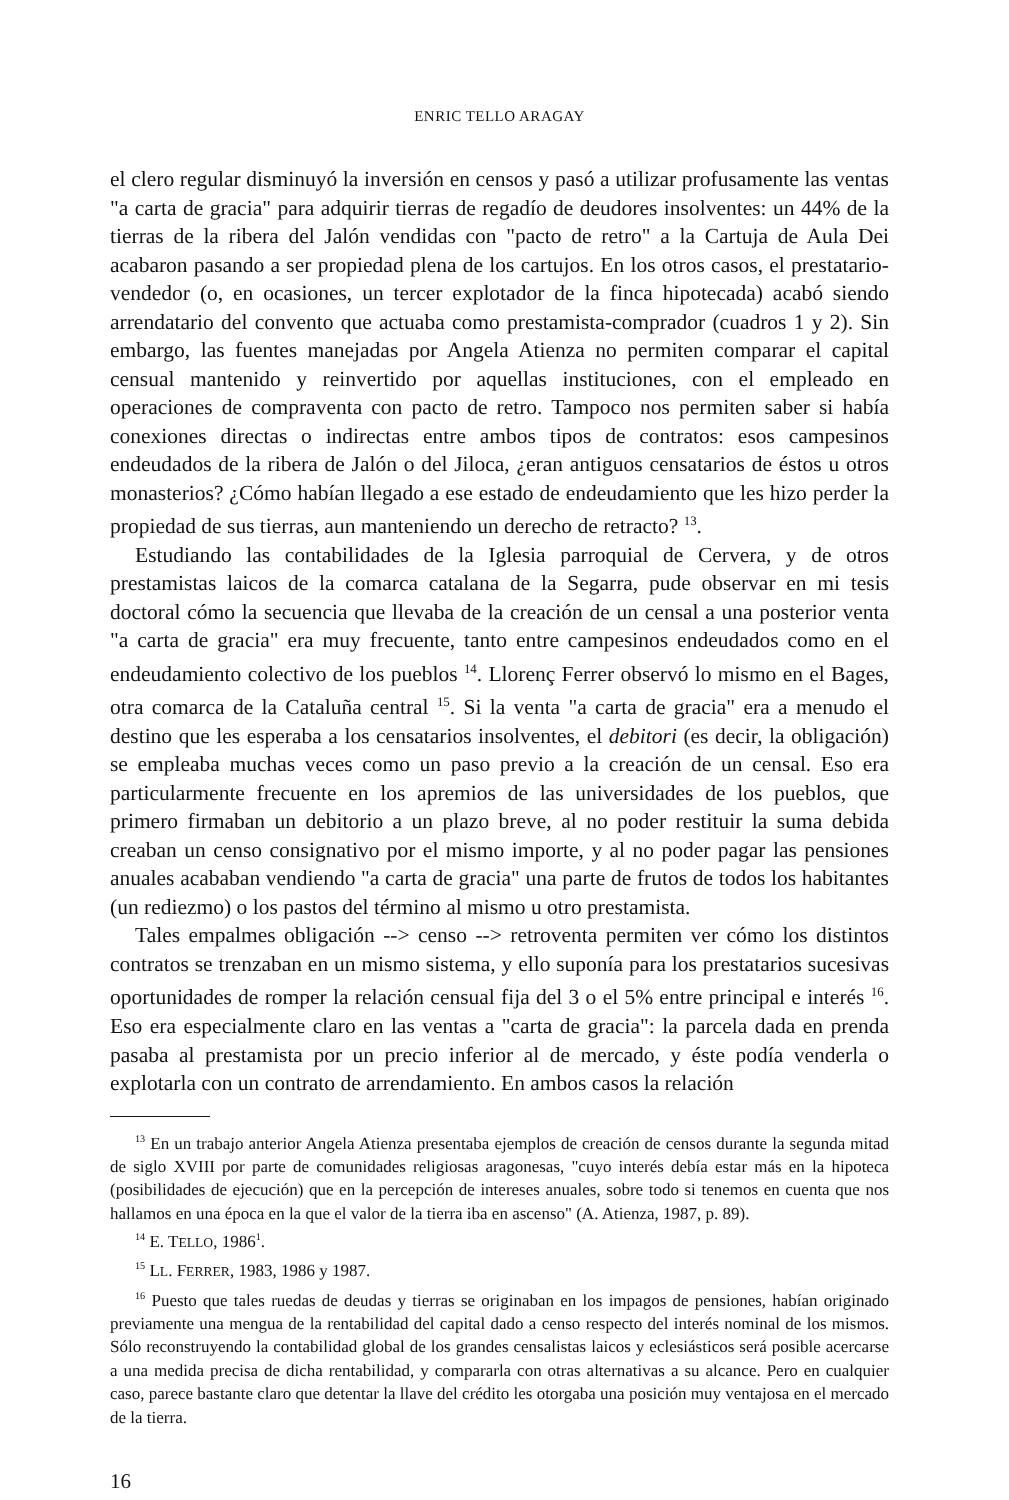ENRIC TELLO ARAGAY
el clero regular disminuyó la inversión en censos y pasó a utilizar profusamente las ventas "a carta de gracia" para adquirir tierras de regadío de deudores insolventes: un 44% de la tierras de la ribera del Jalón vendidas con "pacto de retro" a la Cartuja de Aula Dei acabaron pasando a ser propiedad plena de los cartujos. En los otros casos, el prestatario-vendedor (o, en ocasiones, un tercer explotador de la finca hipotecada) acabó siendo arrendatario del convento que actuaba como prestamista-comprador (cuadros 1 y 2). Sin embargo, las fuentes manejadas por Angela Atienza no permiten comparar el capital censual mantenido y reinvertido por aquellas instituciones, con el empleado en operaciones de compraventa con pacto de retro. Tampoco nos permiten saber si había conexiones directas o indirectas entre ambos tipos de contratos: esos campesinos endeudados de la ribera de Jalón o del Jiloca, ¿eran antiguos censatarios de éstos u otros monasterios? ¿Cómo habían llegado a ese estado de endeudamiento que les hizo perder la propiedad de sus tierras, aun manteniendo un derecho de retracto? <sup>13</sup>.
Estudiando las contabilidades de la Iglesia parroquial de Cervera, y de otros prestamistas laicos de la comarca catalana de la Segarra, pude observar en mi tesis doctoral cómo la secuencia que llevaba de la creación de un censal a una posterior venta "a carta de gracia" era muy frecuente, tanto entre campesinos endeudados como en el endeudamiento colectivo de los pueblos <sup>14</sup>. Llorenç Ferrer observó lo mismo en el Bages, otra comarca de la Cataluña central <sup>15</sup>. Si la venta "a carta de gracia" era a menudo el destino que les esperaba a los censatarios insolventes, el debitori (es decir, la obligación) se empleaba muchas veces como un paso previo a la creación de un censal. Eso era particularmente frecuente en los apremios de las universidades de los pueblos, que primero firmaban un debitorio a un plazo breve, al no poder restituir la suma debida creaban un censo consignativo por el mismo importe, y al no poder pagar las pensiones anuales acababan vendiendo "a carta de gracia" una parte de frutos de todos los habitantes (un rediezmo) o los pastos del término al mismo u otro prestamista.
Tales empalmes obligación --> censo --> retroventa permiten ver cómo los distintos contratos se trenzaban en un mismo sistema, y ello suponía para los prestatarios sucesivas oportunidades de romper la relación censual fija del 3 o el 5% entre principal e interés <sup>16</sup>. Eso era especialmente claro en las ventas a "carta de gracia": la parcela dada en prenda pasaba al prestamista por un precio inferior al de mercado, y éste podía venderla o explotarla con un contrato de arrendamiento. En ambos casos la relación
<sup>13</sup> En un trabajo anterior Angela Atienza presentaba ejemplos de creación de censos durante la segunda mitad de siglo XVIII por parte de comunidades religiosas aragonesas, "cuyo interés debía estar más en la hipoteca (posibilidades de ejecución) que en la percepción de intereses anuales, sobre todo si tenemos en cuenta que nos hallamos en una época en la que el valor de la tierra iba en ascenso" (A. Atienza, 1987, p. 89).
<sup>14</sup> E. TELLO, 1986<sup>1</sup>.
<sup>15</sup> LL. FERRER, 1983, 1986 y 1987.
<sup>16</sup> Puesto que tales ruedas de deudas y tierras se originaban en los impagos de pensiones, habían originado previamente una mengua de la rentabilidad del capital dado a censo respecto del interés nominal de los mismos. Sólo reconstruyendo la contabilidad global de los grandes censalistas laicos y eclesiásticos será posible acercarse a una medida precisa de dicha rentabilidad, y compararla con otras alternativas a su alcance. Pero en cualquier caso, parece bastante claro que detentar la llave del crédito les otorgaba una posición muy ventajosa en el mercado de la tierra.
16